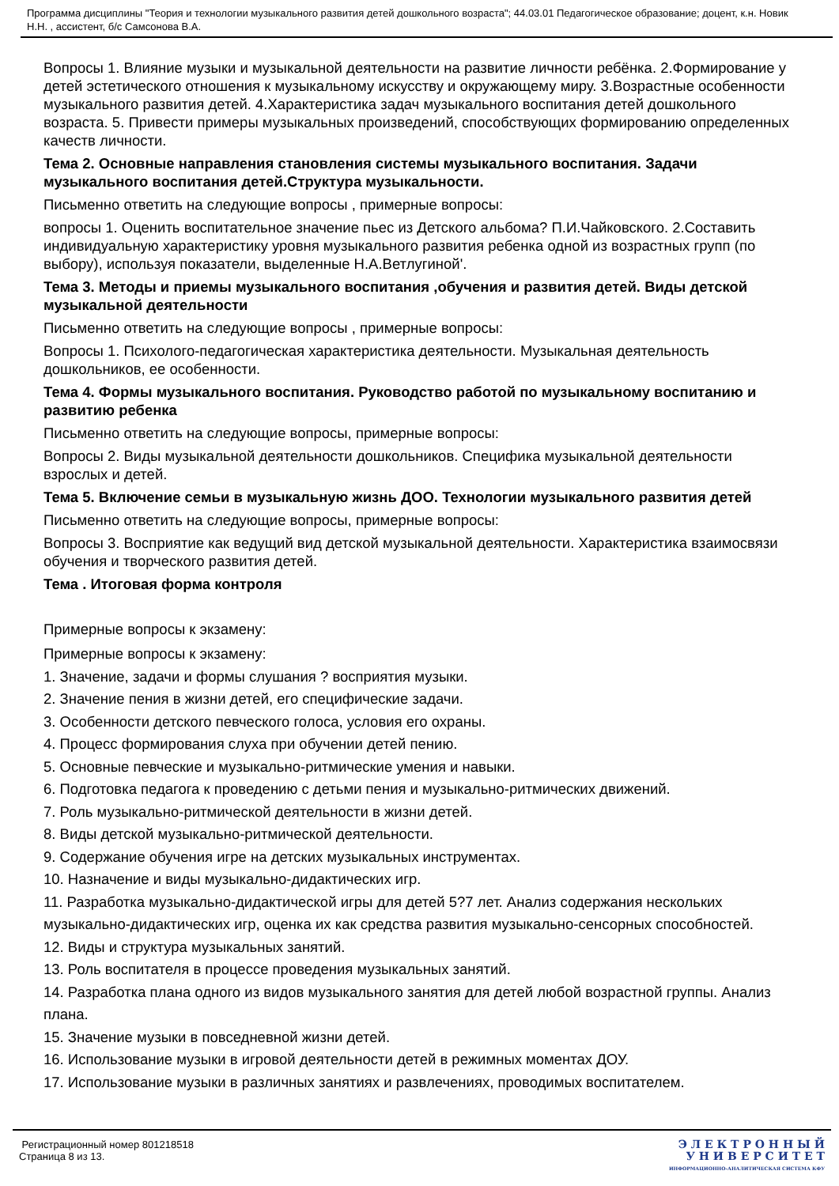Программа дисциплины "Теория и технологии музыкального развития детей дошкольного возраста"; 44.03.01 Педагогическое образование; доцент, к.н. Новик Н.Н. , ассистент, б/с Самсонова В.А.
Вопросы 1. Влияние музыки и музыкальной деятельности на развитие личности ребёнка. 2.Формирование у детей эстетического отношения к музыкальному искусству и окружающему миру. 3.Возрастные особенности музыкального развития детей. 4.Характеристика задач музыкального воспитания детей дошкольного возраста. 5. Привести примеры музыкальных произведений, способствующих формированию определенных качеств личности.
Тема 2. Основные направления становления системы музыкального воспитания. Задачи музыкального воспитания детей.Структура музыкальности.
Письменно ответить на следующие вопросы , примерные вопросы:
вопросы 1. Оценить воспитательное значение пьес из Детского альбома? П.И.Чайковского. 2.Составить индивидуальную характеристику уровня музыкального развития ребенка одной из возрастных групп (по выбору), используя показатели, выделенные Н.А.Ветлугиной'.
Тема 3. Методы и приемы музыкального воспитания ,обучения и развития детей. Виды детской музыкальной деятельности
Письменно ответить на следующие вопросы , примерные вопросы:
Вопросы 1. Психолого-педагогическая характеристика деятельности. Музыкальная деятельность дошкольников, ее особенности.
Тема 4. Формы музыкального воспитания. Руководство работой по музыкальному воспитанию и развитию ребенка
Письменно ответить на следующие вопросы, примерные вопросы:
Вопросы 2. Виды музыкальной деятельности дошкольников. Специфика музыкальной деятельности взрослых и детей.
Тема 5. Включение семьи в музыкальную жизнь ДОО. Технологии музыкального развития детей
Письменно ответить на следующие вопросы, примерные вопросы:
Вопросы 3. Восприятие как ведущий вид детской музыкальной деятельности. Характеристика взаимосвязи обучения и творческого развития детей.
Тема . Итоговая форма контроля
Примерные вопросы к экзамену:
Примерные вопросы к экзамену:
1. Значение, задачи и формы слушания ? восприятия музыки.
2. Значение пения в жизни детей, его специфические задачи.
3. Особенности детского певческого голоса, условия его охраны.
4. Процесс формирования слуха при обучении детей пению.
5. Основные певческие и музыкально-ритмические умения и навыки.
6. Подготовка педагога к проведению с детьми пения и музыкально-ритмических движений.
7. Роль музыкально-ритмической деятельности в жизни детей.
8. Виды детской музыкально-ритмической деятельности.
9. Содержание обучения игре на детских музыкальных инструментах.
10. Назначение и виды музыкально-дидактических игр.
11. Разработка музыкально-дидактической игры для детей 5?7 лет. Анализ содержания нескольких музыкально-дидактических игр, оценка их как средства развития музыкально-сенсорных способностей.
12. Виды и структура музыкальных занятий.
13. Роль воспитателя в процессе проведения музыкальных занятий.
14. Разработка плана одного из видов музыкального занятия для детей любой возрастной группы. Анализ плана.
15. Значение музыки в повседневной жизни детей.
16. Использование музыки в игровой деятельности детей в режимных моментах ДОУ.
17. Использование музыки в различных занятиях и развлечениях, проводимых воспитателем.
Регистрационный номер 801218518
Страница 8 из 13.
Э Л Е К Т Р О Н Н Ы Й
У Н И В Е Р С И Т Е Т
ИНФОРМАЦИОННО-АНАЛИТИЧЕСКАЯ СИСТЕМА КФУ